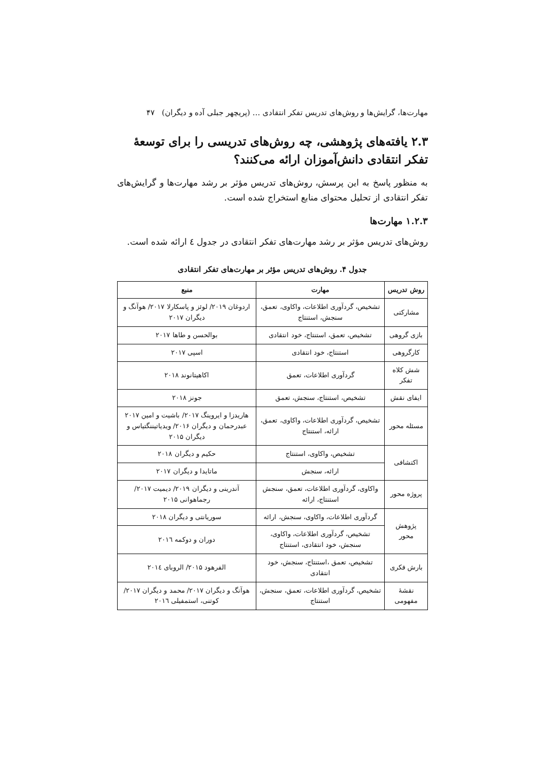مهارت‌ها، گرایش‌ها و روش‌های تدریس تفکر انتقادی … (پریچهر جبلی آده و دیگران) ۴۷
۲.۳ یافته‌های پژوهشی، چه روش‌های تدریسی را برای توسعهٔ تفکر انتقادی دانش‌آموزان ارائه می‌کنند؟
به منظور پاسخ به این پرسش، روش‌های تدریس مؤثر بر رشد مهارت‌ها و گرایش‌های تفکر انتقادی از تحلیل محتوای منابع استخراج شده است.
۱.۲.۳ مهارت‌ها
روش‌های تدریس مؤثر بر رشد مهارت‌های تفکر انتقادی در جدول ٤ ارائه شده است.
جدول ۴. روش‌های تدریس مؤثر بر مهارت‌های تفکر انتقادی
| روش تدریس | مهارت | منبع |
| --- | --- | --- |
| مشارکتی | تشخیص، گردآوری اطلاعات، واکاوی، تعمق، سنجش، استنتاج | اردوغان ۲۰۱۹/ لوئز و پاسکارلا ۲۰۱۷/ هوآنگ و دیگران ۲۰۱۷ |
| بازی گروهی | تشخیص، تعمق، استنتاج، خود انتقادی | بوالحسن و طاها ۲۰۱۷ |
| کارگروهی | استنتاج، خود انتقادی | اسپی ۲۰۱۷ |
| شش کلاه تفکر | گردآوری اطلاعات، تعمق | اکاهیتانوند ۲۰۱۸ |
| ایفای نقش | تشخیص، استنتاج، سنجش، تعمق | جونز ۲۰۱۸ |
| مسئله محور | تشخیص، گردآوری اطلاعات، واکاوی، تعمق، ارائه، استنتاج | هاریدزا و ایروینگ ۲۰۱۷/ باشیت و امین ۲۰۱۷ عبدرحمان و دیگران ۲۰۱۶/ ویدیاتیننگتیاس و دیگران ۲۰۱۵ |
| اکتشافی | تشخیص، واکاوی، استنتاج | حکیم و دیگران ۲۰۱۸ |
| | ارائه، سنجش | ماتایدا و دیگران ۲۰۱۷ |
| پروژه محور | واکاوی، گردآوری اطلاعات، تعمق، سنجش استنتاج، ارائه | آندرینی و دیگران ۲۰۱۹/ دیمیت ۲۰۱۷/ رجماهوانی ۲۰۱۵ |
| پژوهش محور | گردآوری اطلاعات، واکاوی، سنجش، ارائه | سوریانتی و دیگران ۲۰۱۸ |
| | تشخیص، گردآوری اطلاعات، واکاوی، سنجش، خود انتقادی، استنتاج | دوران و دوکمه ۲۰۱٦ |
| بارش فکری | تشخیص، تعمق ،استنتاج، سنجش، خود انتقادی | الفرهود ۲۰۱۵/ الروبای ۲۰۱٤ |
| نقشهٔ مفهومی | تشخیص، گردآوری اطلاعات، تعمق، سنجش، استنتاج | هوآنگ و دیگران ۲۰۱۷/ محمد و دیگران ۲۰۱۷/ کوتنی، استمفیلی ۲۰۱٦ |